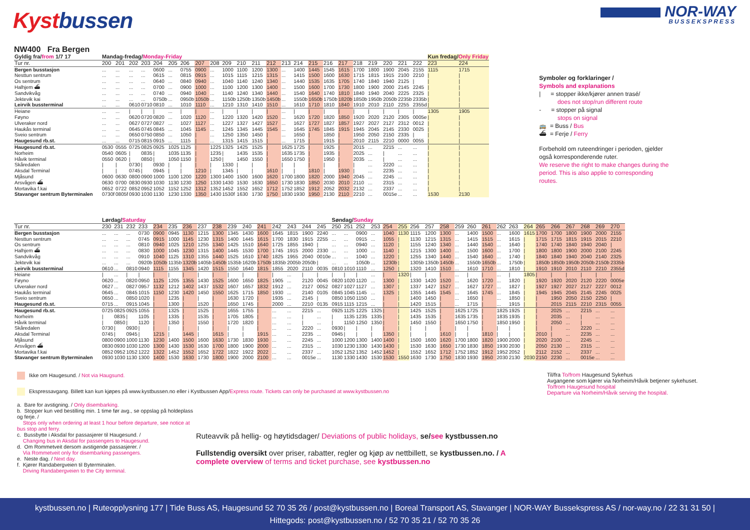Kystbussen
NOR-WAY
BUSSEKSPRESS
NW400 Fra Bergen
| Gyldig fra/ from 1/7 17 | Mandag-fredag/ Monday-Friday | | | | | | | | | | | | | | | | | | | | | | | Kun fredag/ Only Friday | |
| --- | --- | --- | --- | --- | --- | --- | --- | --- | --- | --- | --- | --- | --- | --- | --- | --- | --- | --- | --- | --- | --- | --- | --- | --- | --- |
| Tur nr. | 200 | 201 | 202 | 203 | 204 | 205 | 206 | 207 | 208 | 209 | 210 | 211 | 212 | 213 | 214 | 215 | 216 | 217 | 218 | 219 | 220 | 221 | 222 | 223 | 224 |
| Bergen busstasjon | ... | ... | ... | ... | 0600 | ... | 0755 | 0900 | ... | 1000 | 1100 | 1200 | 1300 | ... | 1400 | 1445 | 1545 | 1615 | 1700 | 1800 | 1900 | 2045 | 2155 | 1115 | 1715 |
| Nesttun sentrum | ... | ... | ... | ... | 0615 | ... | 0815 | 0915 | ... | 1015 | 1115 | 1215 | 1315 | ... | 1415 | 1500 | 1600 | 1630 | 1715 | 1815 | 1915 | 2100 | 2210 | / | / |
| Os sentrum | ... | ... | ... | ... | 0640 | ... | 0840 | 0940 | ... | 1040 | 1140 | 1240 | 1340 | ... | 1440 | 1535 | 1635 | 1705 | 1740 | 1840 | 1940 | 2125 | / | / | / |
| Halhjem ⛴ | ... | ... | ... | ... | 0700 | ... | 0900 | 1000 | ... | 1100 | 1200 | 1300 | 1400 | ... | 1500 | 1600 | 1700 | 1730 | 1800 | 1900 | 2000 | 2145 | 2245 | / | / |
| Sandvikvåg | ... | ... | ... | ... | 0740 | ... | 0940 | 1040 | ... | 1140 | 1240 | 1340 | 1440 | ... | 1540 | 1640 | 1740 | 1810 | 1840 | 1940 | 2040 | 2225 | 2325 | / | / |
| Jektevik kai | ... | ... | ... | ... | 0750b | ... | 0950b | 1050b | ... | 1150b | 1250b | 1350b | 1450b | ... | 1550b | 1650b | 1750b | 1820b | 1850b | 1950b | 2050b | 2235b | 2335b | / | / |
| Leirvik bussterminal | ... | ... | 0610 | 0710 | 0810 | ... | 1010 | 1110 | ... | 1210 | 1310 | 1410 | 1510 | ... | 1610 | 1710 | 1810 | 1840 | 1910 | 2010 | 2110 | 2255 | 2355d | / | / |
| Heiane | ... | ... | / | / | / | ... | / | / | ... | / | / | / | / | ... | / | / | / | / | / | / | / | / | / | 1305 | 1905 |
| Føyno | ... | ... | 0620 | 0720 | 0820 | ... | 1020 | 1120 | ... | 1220 | 1320 | 1420 | 1520 | ... | 1620 | 1720 | 1820 | 1850 | 1920 | 2020 | 2120 | 2305 | 0005e | / | / |
| Ulveraker nord | ... | ... | 0627 | 0727 | 0827 | ... | 1027 | 1127 | ... | 1227 | 1327 | 1427 | 1527 | ... | 1627 | 1727 | 1827 | 1857 | 1927 | 2027 | 2127 | 2312 | 0012 | / | / |
| Haukås terminal | ... | ... | 0645 | 0745 | 0845 | ... | 1045 | 1145 | ... | 1245 | 1345 | 1445 | 1545 | ... | 1645 | 1745 | 1845 | 1915 | 1945 | 2045 | 2145 | 2330 | 0025 | / | / |
| Sveio sentrum | ... | ... | 0650 | 0750 | 0850 | ... | 1050 | / | ... | 1250 | 1350 | 1450 | / | ... | 1650 | / | 1850 | / | 1950 | 2050 | 2150 | 2335 | / | / | / |
| Haugesund rb.st. | ... | ... | 0715 | 0815 | 0915 | ... | 1115 | / | ... | 1315 | 1415 | 1515 | / | ... | 1715 | / | 1915 | / | 2010 | 2115 | 2210 | 0000 | 0055 | / | / |
| Haugesund rb.st. | 0530 | 0555 | 0725 | 0825 | 0925 | 1025 | 1125 | / | 1225 | 1325 | 1425 | 1525 | / | 1625 | 1725 | / | 1925 | / | 2015 | ... | 2215 | ... | ... | / | / |
| Norheim | 0540 | 0605 | / | 0835 | / | 1035 | 1135 | / | 1235 | / | 1435 | 1535 | / | 1635 | 1735 | / | 1935 | / | 2025 | ... | / | ... | ... | / | / |
| Håvik terminal | 0550 | 0620 | / | 0850 | / | 1050 | 1150 | / | 1250 | / | 1450 | 1550 | / | 1650 | 1750 | / | 1950 | / | 2035 | ... | / | ... | ... | / | / |
| Skåredalen | / | / | 0730 | / | 0930 | / | / | / | / | 1330 | / | / | / | / | / | / | / | / | / | ... | 2220 | ... | ... | / | / |
| Aksdal Terminal | / | / | 0745 | / | 0945 | / | / | 1210 | / | 1345 | / | / | 1610 | / | / | 1810 | / | 1930 | / | ... | 2235 | ... | ... | / | / |
| Mjåsund | 0600 | 0630 | 0800 | 0900 | 1000 | 1100 | 1200 | 1220 | 1300 | 1400 | 1500 | 1600 | 1620 | 1700 | 1800 | 1820 | 2000 | 1940 | 2045 | ... | 2245 | ... | ... | / | / |
| Arsvågen ⛴ | 0630 | 0700 | 0830 | 0930 | 1030 | 1130 | 1230 | 1250 | 1330 | 1430 | 1530 | 1630 | 1650 | 1730 | 1830 | 1850 | 2030 | 2010 | 2110 | ... | 2315 | ... | ... | / | / |
| Mortavika f.kai | 0652 | 0722 | 0852 | 0952 | 1052 | 1152 | 1252 | 1312 | 1352 | 1452 | 1552 | 1652 | 1712 | 1752 | 1852 | 1912 | 2052 | 2032 | 2132 | ... | 2337 | ... | ... | / | / |
| Stavanger sentrum Byterminalen | 0730f | 0805f | 0930 | 1030 | 1130 | 1230 | 1330 | 1350 | 1430 | 1530f | 1630 | 1730 | 1750 | 1830 | 1930 | 1950 | 2130 | 2110 | 2210 | ... | 0015e | ... | ... | 1530 | 2130 |
Symboler og forklaringer /
Symbols and explanations
| = stopper ikke/kjører annen trasé/
does not stop/run different route
- = stopper på signal
stops on signal
🚌 = Buss / Bus
⛴ = Ferje / Ferry
Forbehold om ruteendringer i perioden, gjelder også korresponderende ruter.
We reserve the right to make changes during the period. This is also applie to corresponding routes.
| | Lørdag/ Saturday | | | | | | | | | | | | | | | | Søndag/ Sunday | | | | | | | | | | | | | | | | | | | | |
| --- | --- | --- | --- | --- | --- | --- | --- | --- | --- | --- | --- | --- | --- | --- | --- | --- | --- | --- | --- | --- | --- | --- | --- | --- | --- | --- | --- | --- | --- | --- | --- | --- | --- | --- | --- | --- | --- |
| Tur nr. | 230 | 231 | 232 | 233 | 234 | 235 | 236 | 237 | 238 | 239 | 240 | 241 | 242 | 243 | 244 | 245 | 250 | 251 | 252 | 253 | 254 | 255 | 256 | 257 | 258 | 259 | 260 | 261 | 262 | 263 | 264 | 265 | 266 | 267 | 268 | 269 | 270 |
| Bergen busstasjon | ... | ... | ... | 0730 | 0900 | 0945 | 1130 | 1215 | 1300 | 1345 | 1430 | 1600 | 1645 | 1815 | 1900 | 2240 | ... | ... | 0900 | ... | 1040 | 1130 | 1115 | 1200 | 1300 | ... | 1400 | 1500 | ... | 1600 | 1615 | 1700 | 1700 | 1800 | 1900 | 2000 | 2155 |
| Nesttun sentrum | ... | ... | ... | 0745 | 0915 | 1000 | 1145 | 1230 | 1315 | 1400 | 1445 | 1615 | 1700 | 1830 | 1915 | 2255 | ... | ... | 0915 | ... | 1055 | / | 1130 | 1215 | 1315 | ... | 1415 | 1515 | ... | 1615 | / | 1715 | 1715 | 1815 | 1915 | 2015 | 2210 |
| Os sentrum | ... | ... | ... | 0810 | 0940 | 1025 | 1210 | 1255 | 1340 | 1425 | 1510 | 1640 | 1725 | 1855 | 1940 | / | ... | ... | 0940 | ... | 1120 | / | 1155 | 1240 | 1340 | ... | 1440 | 1540 | ... | 1640 | / | 1740 | 1740 | 1840 | 1940 | 2040 | / |
| Halhjem ⛴ | ... | ... | ... | 0830 | 1000 | 1045 | 1230 | 1315 | 1400 | 1445 | 1530 | 1700 | 1745 | 1915 | 2000 | 2330 | ... | ... | 1000 | ... | 1140 | / | 1215 | 1300 | 1400 | ... | 1500 | 1600 | ... | 1700 | / | 1800 | 1800 | 1900 | 2000 | 2100 | 2245 |
| Sandvikvåg | ... | ... | ... | 0910 | 1040 | 1125 | 1310 | 1355 | 1440 | 1525 | 1610 | 1740 | 1825 | 1955 | 2040 | 0010e | ... | ... | 1040 | ... | 1220 | / | 1255 | 1340 | 1440 | ... | 1540 | 1640 | ... | 1740 | / | 1840 | 1840 | 1940 | 2040 | 2140 | 2325 |
| Jektevik kai | ... | ... | ... | 0920b | 1050b | 1135b | 1320b | 1405b | 1450b | 1535b | 1620b | 1750b | 1835b | 2005b | 2050b | / | ... | ... | 1050b | ... | 1230b | / | 1305b | 1350b | 1450b | ... | 1550b | 1650b | ... | 1750b | / | 1850b | 1850b | 1950b | 2050b | 2150b | 2335b |
| Leirvik bussterminal | 0610 | ... | 0810 | 0940 | 1115 | 1155 | 1345 | 1420 | 1515 | 1550 | 1640 | 1815 | 1855 | 2020 | 2110 | 0035 | 0810 | 1010 | 1110 | ... | 1250 | / | 1320 | 1410 | 1510 | ... | 1610 | 1710 | ... | 1810 | / | 1910 | 1910 | 2010 | 2110 | 2210 | 2355d |
| Heiane | / | ... | / | / | / | / | / | / | / | / | / | / | / | ... | / | / | / | / | / | ... | / | 1320 | / | / | / | ... | / | / | ... | / | 1805 | / | / | / | / | / | / |
| Føyno | 0620 | ... | 0820 | 0950 | 1125 | 1205 | 1355 | 1430 | 1525 | 1600 | 1650 | 1825 | 1905 | ... | 2120 | 0045 | 0820 | 1020 | 1120 | ... | 1300 | / | 1330 | 1420 | 1520 | ... | 1620 | 1720 | ... | 1820 | / | 1920 | 1920 | 2020 | 2120 | 2220 | 0005e |
| Ulveraker nord | 0627 | ... | 0827 | 0957 | 1132 | 1212 | 1402 | 1437 | 1532 | 1607 | 1657 | 1832 | 1912 | ... | 2127 | 0052 | 0827 | 1027 | 1127 | ... | 1307 | / | 1337 | 1427 | 1527 | ... | 1627 | 1727 | ... | 1827 | / | 1927 | 1927 | 2027 | 2127 | 2227 | 0012 |
| Haukås terminal | 0645 | ... | 0845 | 1015 | 1150 | 1230 | 1420 | 1450 | 1550 | 1625 | 1715 | 1850 | 1930 | ... | 2140 | 0105 | 0845 | 1045 | 1145 | ... | 1325 | / | 1355 | 1445 | 1545 | ... | 1645 | 1745 | ... | 1845 | / | 1945 | 1945 | 2045 | 2145 | 2245 | 0025 |
| Sveio sentrum | 0650 | ... | 0850 | 1020 | / | 1235 | / | / | / | 1630 | 1720 | / | 1935 | ... | 2145 | / | 0850 | 1050 | 1150 | ... | / | / | 1400 | 1450 | / | ... | 1650 | / | ... | 1850 | / | / | 1950 | 2050 | 2150 | 2250 | / |
| Haugesund rb.st. | 0715 | ... | 0915 | 1045 | / | 1300 | / | 1520 | / | 1650 | 1745 | / | 2000 | ... | 2210 | 0135 | 0915 | 1115 | 1215 | ... | / | / | 1420 | 1515 | / | ... | 1715 | / | ... | 1915 | / | / | 2015 | 2115 | 2210 | 2315 | 0055 |
| Haugesund rb.st. | 0725 | 0825 | 0925 | 1055 | / | 1325 | / | 1525 | / | 1655 | 1755 | / | ... | ... | 2215 | ... | 0925 | 1125 | 1225 | 1325 | / | / | 1425 | 1525 | / | 1625 | 1725 | / | 1825 | 1925 | / | / | 2025 | ... | 2215 | ... | ... |
| Norheim | / | 0835 | / | 1105 | / | 1335 | / | 1535 | / | 1705 | 1805 | / | ... | ... | / | ... | / | 1135 | 1235 | 1335 | / | / | 1435 | 1535 | / | 1635 | 1735 | / | 1835 | 1935 | / | / | 2035 | ... | / | ... | ... |
| Håvik terminal | / | 0850 | / | 1120 | / | 1350 | / | 1550 | / | 1720 | 1820 | / | ... | ... | / | ... | / | 1150 | 1250 | 1350 | / | / | 1450 | 1550 | / | 1650 | 1750 | / | 1850 | 1950 | / | / | 2050 | ... | / | ... | ... |
| Skåredalen | 0730 | / | 0930 | / | / | / | / | / | / | / | / | / | ... | ... | 2220 | ... | 0930 | / | / | / | / | / | / | / | / | / | / | / | / | / | / | / | / | ... | 2220 | ... | ... |
| Aksdal Terminal | 0745 | / | 0945 | / | 1215 | / | 1445 | / | 1615 | / | / | 1915 | ... | ... | 2235 | ... | 0945 | / | / | / | 1350 | / | / | / | 1610 | / | / | 1810 | / | / | / | 2010 | / | ... | 2235 | ... | ... |
| Mjåsund | 0800 | 0900 | 1000 | 1130 | 1230 | 1400 | 1500 | 1600 | 1630 | 1730 | 1830 | 1930 | ... | ... | 2245 | ... | 1000 | 1200 | 1300 | 1400 | 1400 | / | 1500 | 1600 | 1620 | 1700 | 1800 | 1820 | 1900 | 2000 | / | 2020 | 2100 | ... | 2245 | ... | ... |
| Arsvågen ⛴ | 0830 | 0930 | 1030 | 1200 | 1300 | 1430 | 1530 | 1630 | 1700 | 1800 | 1900 | 2000 | ... | ... | 2315 | ... | 1030 | 1230 | 1330 | 1430 | 1430 | / | 1530 | 1630 | 1650 | 1730 | 1830 | 1850 | 1930 | 2030 | / | 2050 | 2130 | ... | 2315 | ... | ... |
| Mortavika f.kai | 0852 | 0952 | 1052 | 1222 | 1322 | 1452 | 1552 | 1652 | 1722 | 1822 | 1922 | 2022 | ... | ... | 2337 | ... | 1052 | 1252 | 1352 | 1452 | 1452 | / | 1552 | 1652 | 1712 | 1752 | 1852 | 1912 | 1952 | 2052 | / | 2112 | 2152 | ... | 2337 | ... | ... |
| Stavanger sentrum Byterminalen | 0930 | 1030 | 1130 | 1300 | 1400 | 1530 | 1630 | 1730 | 1800 | 1900 | 2000 | 2100 | ... | ... | 0015e | ... | 1130 | 1330 | 1430 | 1530 | 1530 | 1550 | 1630 | 1730 | 1750 | 1830 | 1930 | 1950 | 2030 | 2130 | 2030 | 2150 | 2230 | ... | 0015e | ... | ... |
Ikke om Haugesund. / Not via Haugsund.
Ekspressavgang. Billett kan kun kjøpes på www.kystbussen.no eller i Kystbussen App/Express route. Tickets can only be purchased at www.kystbussen.no
a. Bare for avstigning. / Only disembarking.
b. Stopper kun ved bestilling min. 1 time før avg., se oppslag på holdeplass og ferje. /
Stops only when ordering at least 1 hour before departure, see notice at bus stop and ferry.
c. Bussbytte i Aksdal for passasjerer til Haugesund. /
Changing bus in Aksdal for passengers to Haugesund.
d. Om Rommetveit dersom avstigende passasjerer. /
Via Rommetveit only for disembarking passengers.
e. Neste dag. / Next day.
f. Kjører Randabergveien til Byterminalen.
Driving Randabergveien to the City terminal.
Ruteavvik på hellig- og høytidsdager/ Deviations of public holidays, se/see kystbussen.no
Fullstendig oversikt over priser, rabatter, regler og kjøp av nettbillett, se kystbussen.no. / A complete overview of terms and ticket purchase, see kystbussen.no
Til/fra To/from Haugesund Sykehus
Avgangene som kjører via Norheim/Håvik betjener sykehuset.
To/from Haugesund hospital
Departure via Norheim/Håvik serving the hospital.
kystbussen.no | Ruteopplysning 177 | Tide Buss AS, Haugesund 52 70 35 26 / post@kystbussen.no | Boreal Transport AS, Stavanger | NOR-WAY Bussekspress AS / nor-way.no / 22 31 31 50 |
Hittegods: post@kystbussen.no / 52 70 35 21 / 52 70 35 26